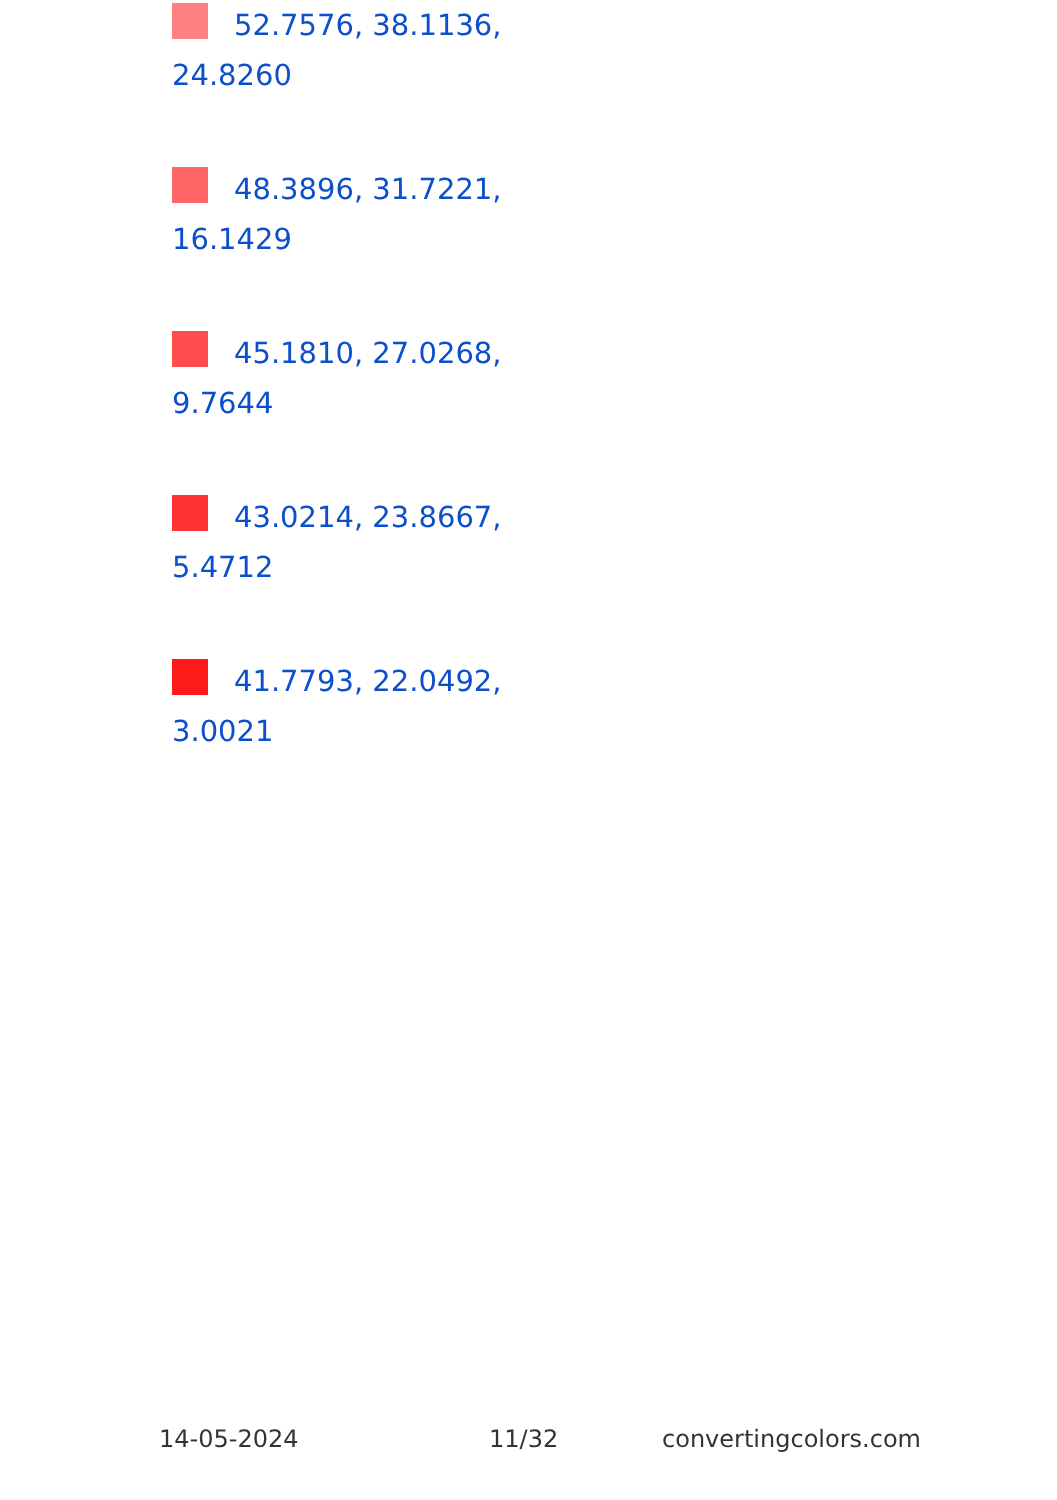52.7576, 38.1136, 24.8260
48.3896, 31.7221, 16.1429
45.1810, 27.0268, 9.7644
43.0214, 23.8667, 5.4712
41.7793, 22.0492, 3.0021
14-05-2024 11/32 convertingcolors.com